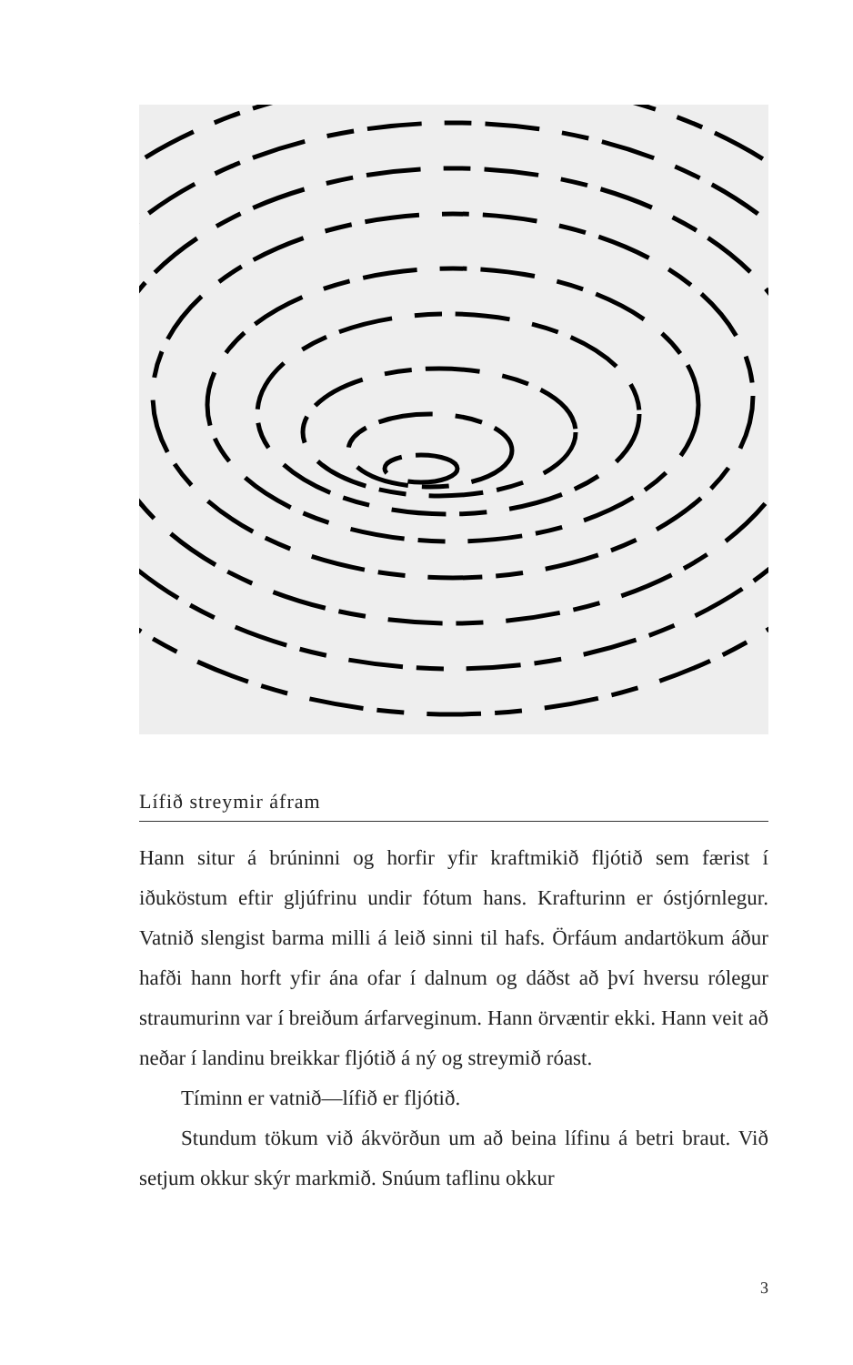Lífið streymir áfram
Hann situr á brúninni og horfir yfir kraftmikið fljótið sem fær­ist í iðuköstum eftir gljúfrinu undir fótum hans. Krafturinn er óstjórnlegur. Vatnið slengist barma milli á leið sinni til hafs. Örfáum andartökum áður hafði hann horft yfir ána ofar í daln­um og dáðst að því hversu rólegur straumurinn var í breiðum árfarveginum. Hann örvæntir ekki. Hann veit að neðar í land­inu breikkar fljótið á ný og streymið róast.
Tíminn er vatnið—lífið er fljótið.
Stundum tökum við ákvörðun um að beina lífinu á betri braut. Við setjum okkur skýr markmið. Snúum taflinu okkur
3